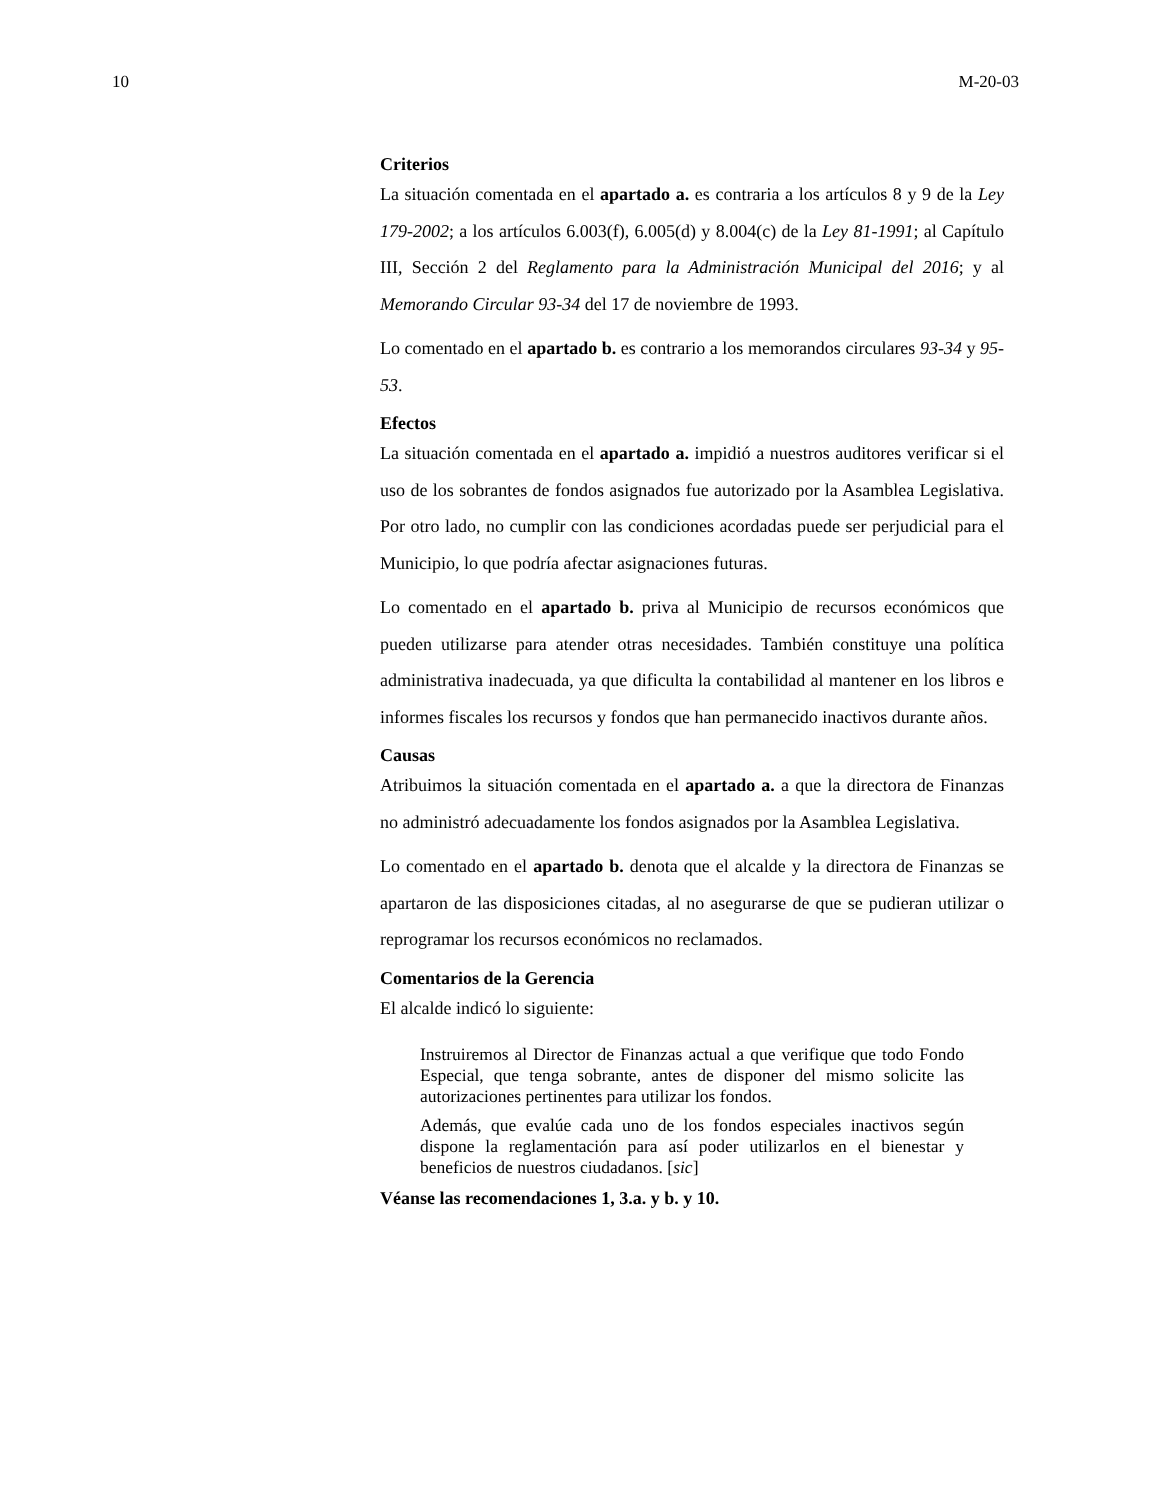10 M-20-03
Criterios
La situación comentada en el apartado a. es contraria a los artículos 8 y 9 de la Ley 179-2002; a los artículos 6.003(f), 6.005(d) y 8.004(c) de la Ley 81-1991; al Capítulo III, Sección 2 del Reglamento para la Administración Municipal del 2016; y al Memorando Circular 93-34 del 17 de noviembre de 1993.
Lo comentado en el apartado b. es contrario a los memorandos circulares 93-34 y 95-53.
Efectos
La situación comentada en el apartado a. impidió a nuestros auditores verificar si el uso de los sobrantes de fondos asignados fue autorizado por la Asamblea Legislativa. Por otro lado, no cumplir con las condiciones acordadas puede ser perjudicial para el Municipio, lo que podría afectar asignaciones futuras.
Lo comentado en el apartado b. priva al Municipio de recursos económicos que pueden utilizarse para atender otras necesidades. También constituye una política administrativa inadecuada, ya que dificulta la contabilidad al mantener en los libros e informes fiscales los recursos y fondos que han permanecido inactivos durante años.
Causas
Atribuimos la situación comentada en el apartado a. a que la directora de Finanzas no administró adecuadamente los fondos asignados por la Asamblea Legislativa.
Lo comentado en el apartado b. denota que el alcalde y la directora de Finanzas se apartaron de las disposiciones citadas, al no asegurarse de que se pudieran utilizar o reprogramar los recursos económicos no reclamados.
Comentarios de la Gerencia
El alcalde indicó lo siguiente:
Instruiremos al Director de Finanzas actual a que verifique que todo Fondo Especial, que tenga sobrante, antes de disponer del mismo solicite las autorizaciones pertinentes para utilizar los fondos.
Además, que evalúe cada uno de los fondos especiales inactivos según dispone la reglamentación para así poder utilizarlos en el bienestar y beneficios de nuestros ciudadanos. [sic]
Véanse las recomendaciones 1, 3.a. y b. y 10.